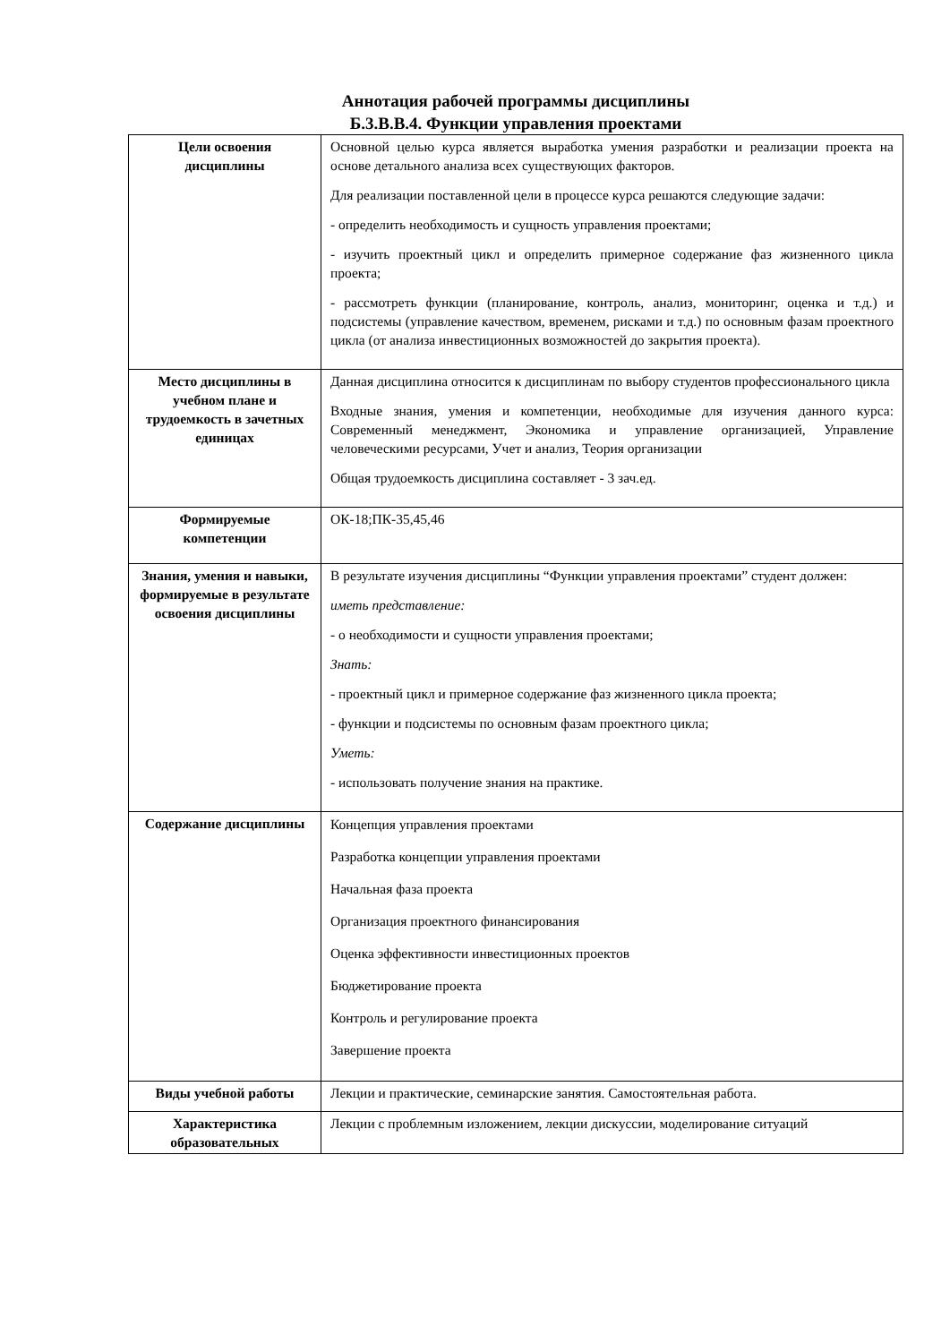Аннотация рабочей программы дисциплины
Б.3.В.В.4. Функции управления проектами
| Цели освоения дисциплины | Основной целью курса является выработка умения разработки и реализации проекта на основе детального анализа всех существующих факторов. Для реализации поставленной цели в процессе курса решаются следующие задачи: - определить необходимость и сущность управления проектами; - изучить проектный цикл и определить примерное содержание фаз жизненного цикла проекта; - рассмотреть функции (планирование, контроль, анализ, мониторинг, оценка и т.д.) и подсистемы (управление качеством, временем, рисками и т.д.) по основным фазам проектного цикла (от анализа инвестиционных возможностей до закрытия проекта). |
| Место дисциплины в учебном плане и трудоемкость в зачетных единицах | Данная дисциплина относится к дисциплинам по выбору студентов профессионального цикла Входные знания, умения и компетенции, необходимые для изучения данного курса: Современный менеджмент, Экономика и управление организацией, Управление человеческими ресурсами, Учет и анализ, Теория организации Общая трудоемкость дисциплина составляет - 3 зач.ед. |
| Формируемые компетенции | ОК-18;ПК-35,45,46 |
| Знания, умения и навыки, формируемые в результате освоения дисциплины | В результате изучения дисциплины “Функции управления проектами” студент должен: иметь представление: - о необходимости и сущности управления проектами; Знать: - проектный цикл и примерное содержание фаз жизненного цикла проекта; - функции и подсистемы по основным фазам проектного цикла; Уметь: - использовать получение знания на практике. |
| Содержание дисциплины | Концепция управления проектами Разработка концепции управления проектами Начальная фаза проекта Организация проектного финансирования Оценка эффективности инвестиционных проектов Бюджетирование проекта Контроль и регулирование проекта Завершение проекта |
| Виды учебной работы | Лекции и практические, семинарские занятия. Самостоятельная работа. |
| Характеристика образовательных | Лекции с проблемным изложением, лекции дискуссии, моделирование ситуаций |